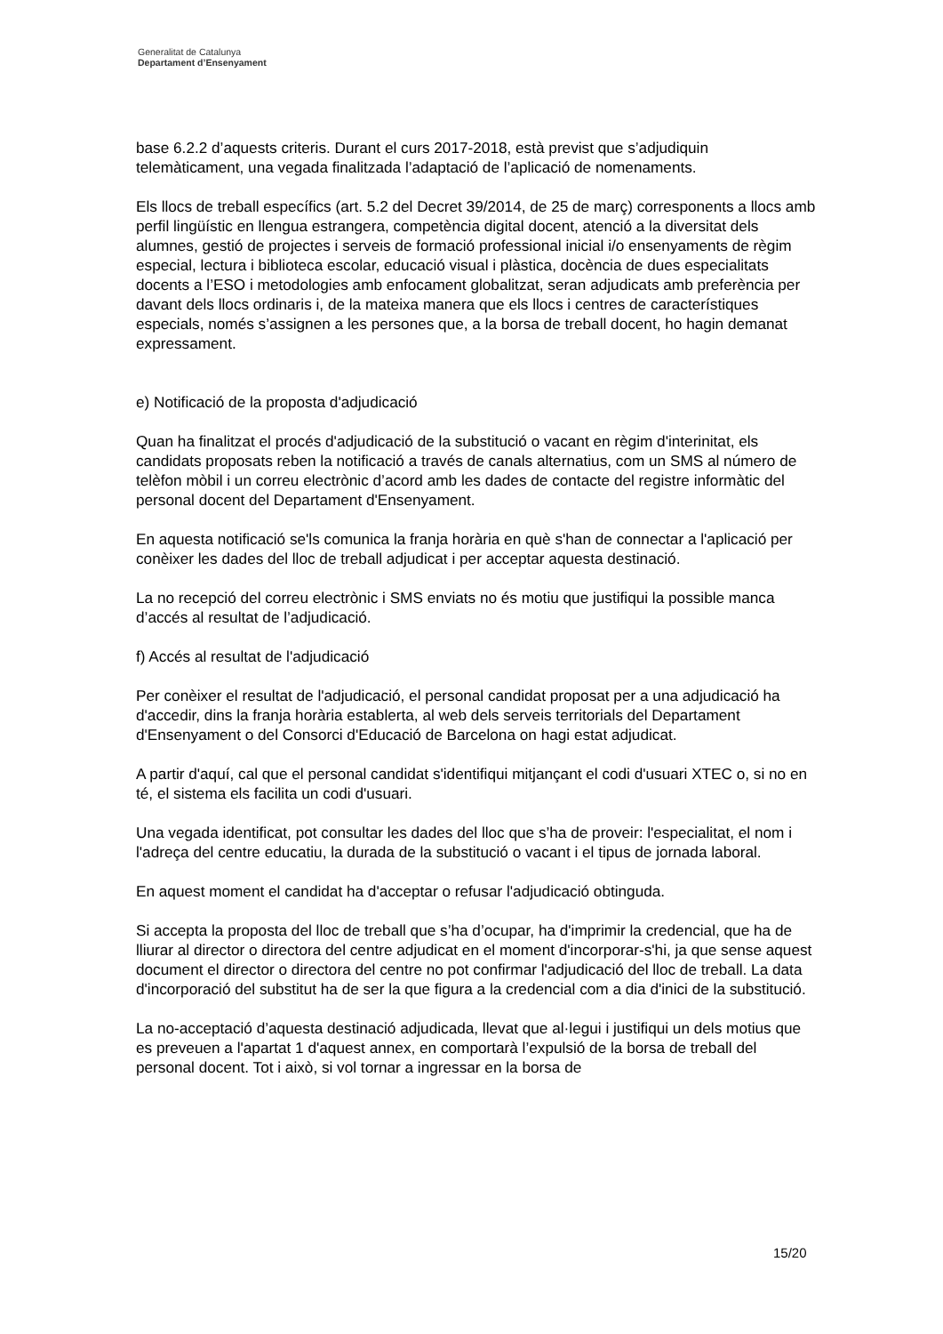Generalitat de Catalunya
Departament d’Ensenyament
base 6.2.2 d’aquests criteris. Durant el curs 2017-2018, està previst que s’adjudiquin telemàticament, una vegada finalitzada l’adaptació de l’aplicació de nomenaments.
Els llocs de treball específics (art. 5.2 del Decret 39/2014, de 25 de març) corresponents a llocs amb perfil lingüístic en llengua estrangera, competència digital docent, atenció a la diversitat dels alumnes, gestió de projectes i serveis de formació professional inicial i/o ensenyaments de règim especial, lectura i biblioteca escolar, educació visual i plàstica, docència de dues especialitats docents a l’ESO i metodologies amb enfocament globalitzat, seran adjudicats amb preferència per davant dels llocs ordinaris i, de la mateixa manera que els llocs i centres de característiques especials, només s’assignen a les persones que, a la borsa de treball docent, ho hagin demanat expressament.
e) Notificació de la proposta d'adjudicació
Quan ha finalitzat el procés d'adjudicació de la substitució o vacant en règim d'interinitat, els candidats proposats reben la notificació a través de canals alternatius, com un SMS al número de telèfon mòbil i un correu electrònic d’acord amb les dades de contacte del registre informàtic del personal docent del Departament d'Ensenyament.
En aquesta notificació se'ls comunica la franja horària en què s'han de connectar a l'aplicació per conèixer les dades del lloc de treball adjudicat i per acceptar aquesta destinació.
La no recepció del correu electrònic i SMS enviats no és motiu que justifiqui la possible manca d’accés al resultat de l’adjudicació.
f) Accés al resultat de l'adjudicació
Per conèixer el resultat de l'adjudicació, el personal candidat proposat per a una adjudicació ha d'accedir, dins la franja horària establerta, al web dels serveis territorials del Departament d'Ensenyament o del Consorci d'Educació de Barcelona on hagi estat adjudicat.
A partir d'aquí, cal que el personal candidat s'identifiqui mitjançant el codi d'usuari XTEC o, si no en té, el sistema els facilita un codi d'usuari.
Una vegada identificat, pot consultar les dades del lloc que s’ha de proveir: l'especialitat, el nom i l'adreça del centre educatiu, la durada de la substitució o vacant i el tipus de jornada laboral.
En aquest moment el candidat ha d'acceptar o refusar l'adjudicació obtinguda.
Si accepta la proposta del lloc de treball que s’ha d’ocupar, ha d'imprimir la credencial, que ha de lliurar al director o directora del centre adjudicat en el moment d'incorporar-s'hi, ja que sense aquest document el director o directora del centre no pot confirmar l'adjudicació del lloc de treball. La data d'incorporació del substitut ha de ser la que figura a la credencial com a dia d'inici de la substitució.
La no-acceptació d’aquesta destinació adjudicada, llevat que al·legui i justifiqui un dels motius que es preveuen a l'apartat 1 d'aquest annex, en comportarà l’expulsió de la borsa de treball del personal docent. Tot i això, si vol tornar a ingressar en la borsa de
15/20